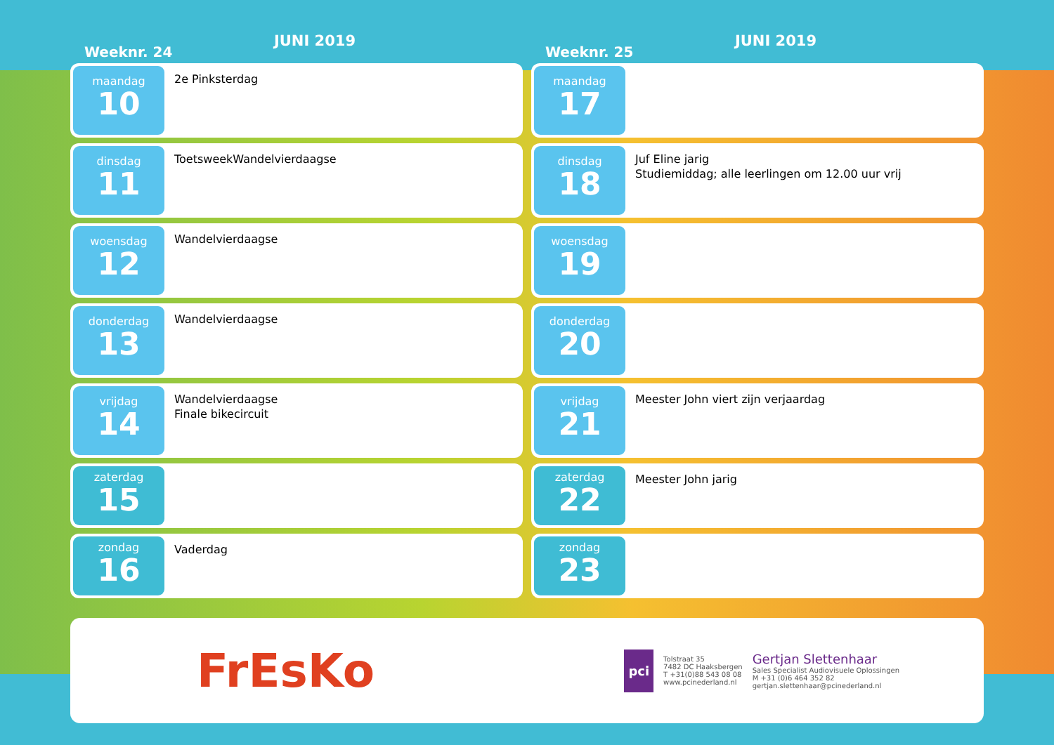Weeknr. 24
JUNI 2019
maandag
10
2e Pinksterdag
dinsdag
11
ToetsweekWandelvierdaagse
woensdag
12
Wandelvierdaagse
donderdag
13
Wandelvierdaagse
vrijdag
14
Wandelvierdaagse
Finale bikecircuit
zaterdag
15
zondag
16
Vaderdag
Weeknr. 25
JUNI 2019
maandag
17
dinsdag
18
Juf Eline jarig
Studiemiddag; alle leerlingen om 12.00 uur vrij
woensdag
19
donderdag
20
vrijdag
21
Meester John viert zijn verjaardag
zaterdag
22
Meester John jarig
zondag
23
FrEsKo
pci
Tolstraat 35
7482 DC Haaksbergen
T +31(0)88 543 08 08
www.pcinederland.nl
Gertjan Slettenhaar
Sales Specialist Audiovisuele Oplossingen
M +31 (0)6 464 352 82
gertjan.slettenhaar@pcinederland.nl